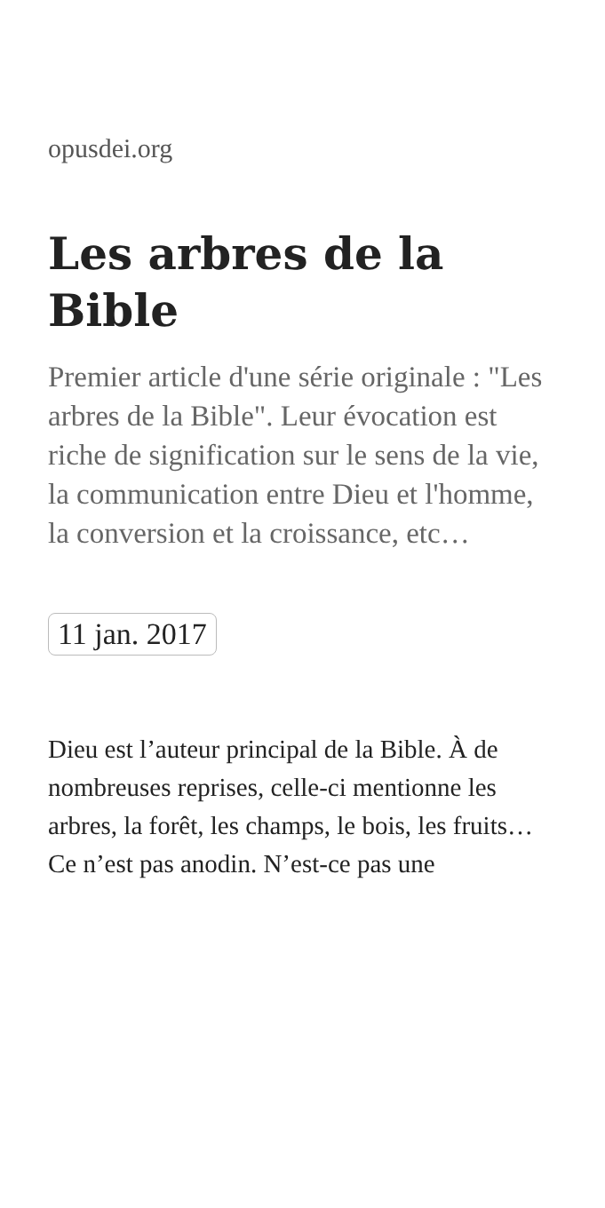opusdei.org
Les arbres de la Bible
Premier article d'une série originale : "Les arbres de la Bible". Leur évocation est riche de signification sur le sens de la vie, la communication entre Dieu et l'homme, la conversion et la croissance, etc…
11 jan. 2017
Dieu est l’auteur principal de la Bible. À de nombreuses reprises, celle-ci mentionne les arbres, la forêt, les champs, le bois, les fruits… Ce n’est pas anodin. N’est-ce pas une